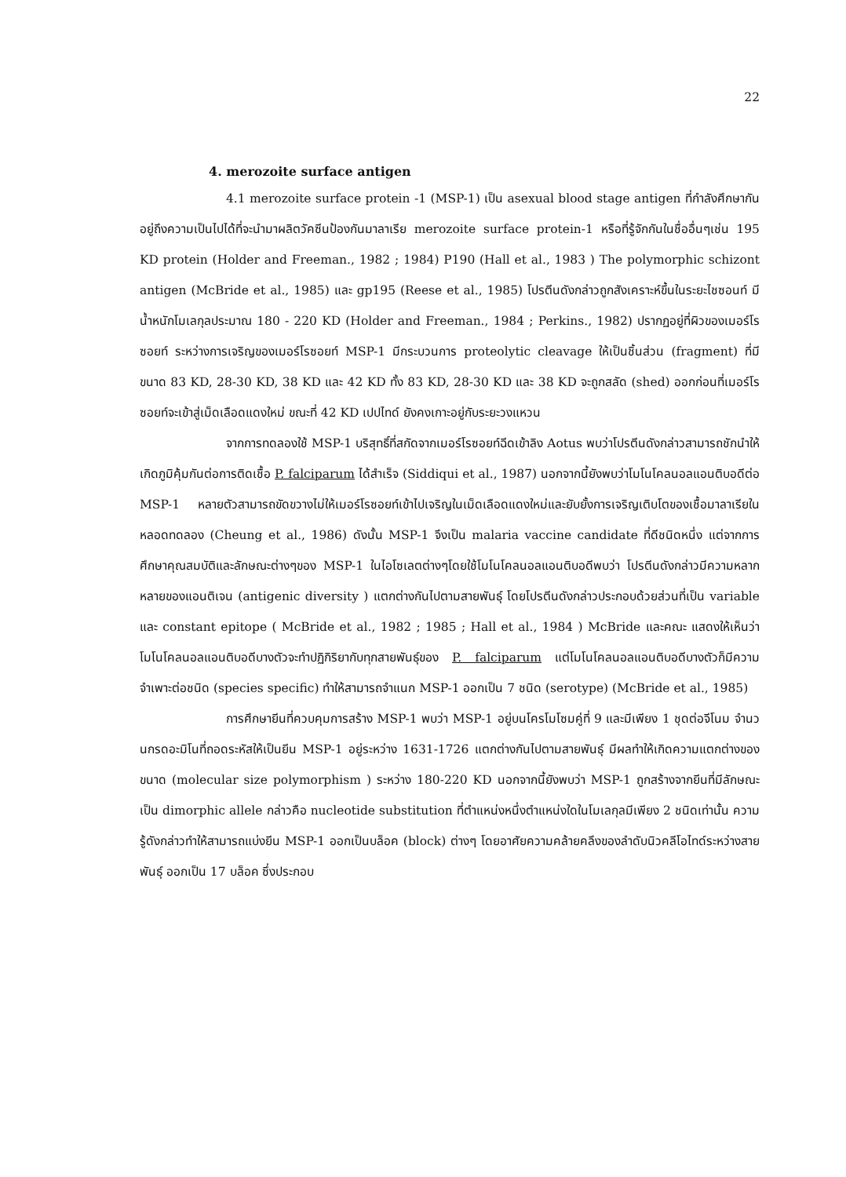22
4. merozoite surface antigen
4.1 merozoite surface protein -1 (MSP-1) เป็น asexual blood stage antigen ที่กำลังศึกษากันอยู่ถึงความเป็นไปได้ที่จะนำมาผลิตวัคซีนป้องกันมาลาเรีย merozoite surface protein-1 หรือที่รู้จักกันในชื่ออื่นๆเช่น 195 KD protein (Holder and Freeman., 1982 ; 1984) P190 (Hall et al., 1983 ) The polymorphic schizont antigen (McBride et al., 1985) และ gp195 (Reese et al., 1985) โปรตีนดังกล่าวถูกสังเคราะห์ขึ้นในระยะไชซอนท์ มีน้ำหนักโมเลกุลประมาณ 180 - 220 KD (Holder and Freeman., 1984 ; Perkins., 1982) ปรากฏอยู่ที่ผิวของเมอร์โรซอยท์ ระหว่างการเจริญของเมอร์โรซอยท์ MSP-1 มีกระบวนการ proteolytic cleavage ให้เป็นชิ้นส่วน (fragment) ที่มีขนาด 83 KD, 28-30 KD, 38 KD และ 42 KD ทั้ง 83 KD, 28-30 KD และ 38 KD จะถูกสลัด (shed) ออกก่อนที่เมอร์โรซอยท์จะเข้าสู่เม็ดเลือดแดงใหม่ ขณะที่ 42 KD เปปไทด์ ยังคงเกาะอยู่กับระยะวงแหวน
จากการทดลองใช้ MSP-1 บริสุทธิ์ที่สกัดจากเมอร์โรซอยท์ฉีดเข้าลิง Aotus พบว่าโปรตีนดังกล่าวสามารถชักนำให้เกิดภูมิคุ้มกันต่อการติดเชื้อ P. falciparum ได้สำเร็จ (Siddiqui et al., 1987) นอกจากนี้ยังพบว่าโมโนโคลนอลแอนติบอดีต่อ MSP-1 หลายตัวสามารถขัดขวางไม่ให้เมอร์โรซอยท์เข้าไปเจริญในเม็ดเลือดแดงใหม่และยับยั้งการเจริญเติบโตของเชื้อมาลาเรียในหลอดทดลอง (Cheung et al., 1986) ดังนั้น MSP-1 จึงเป็น malaria vaccine candidate ที่ดีชนิดหนึ่ง แต่จากการศึกษาคุณสมบัติและลักษณะต่างๆของ MSP-1 ในไอโซเลตต่างๆโดยใช้โมโนโคลนอลแอนติบอดีพบว่า โปรตีนดังกล่าวมีความหลากหลายของแอนติเจน (antigenic diversity ) แตกต่างกันไปตามสายพันธุ์ โดยโปรตีนดังกล่าวประกอบด้วยส่วนที่เป็น variable และ constant epitope ( McBride et al., 1982 ; 1985 ; Hall et al., 1984 ) McBride และคณะ แสดงให้เห็นว่าโมโนโคลนอลแอนติบอดีบางตัวจะทำปฏิกิริยากับทุกสายพันธุ์ของ P. falciparum แต่โมโนโคลนอลแอนติบอดีบางตัวก็มีความจำเพาะต่อชนิด (species specific) ทำให้สามารถจำแนก MSP-1 ออกเป็น 7 ชนิด (serotype) (McBride et al., 1985)
การศึกษายีนที่ควบคุมการสร้าง MSP-1 พบว่า MSP-1 อยู่บนโครโมโซมคู่ที่ 9 และมีเพียง 1 ชุดต่อจีโนม จำนวนกรดอะมิโนที่ถอดระหัสให้เป็นยีน MSP-1 อยู่ระหว่าง 1631-1726 แตกต่างกันไปตามสายพันธุ์ มีผลทำให้เกิดความแตกต่างของขนาด (molecular size polymorphism ) ระหว่าง 180-220 KD นอกจากนี้ยังพบว่า MSP-1 ถูกสร้างจากยีนที่มีลักษณะเป็น dimorphic allele กล่าวคือ nucleotide substitution ที่ตำแหน่งหนึ่งตำแหน่งใดในโมเลกุลมีเพียง 2 ชนิดเท่านั้น ความรู้ดังกล่าวทำให้สามารถแบ่งยีน MSP-1 ออกเป็นบล็อค (block) ต่างๆ โดยอาศัยความคล้ายคลึงของลำดับนิวคลีโอไทด์ระหว่างสายพันธุ์ ออกเป็น 17 บล็อค ซึ่งประกอบ